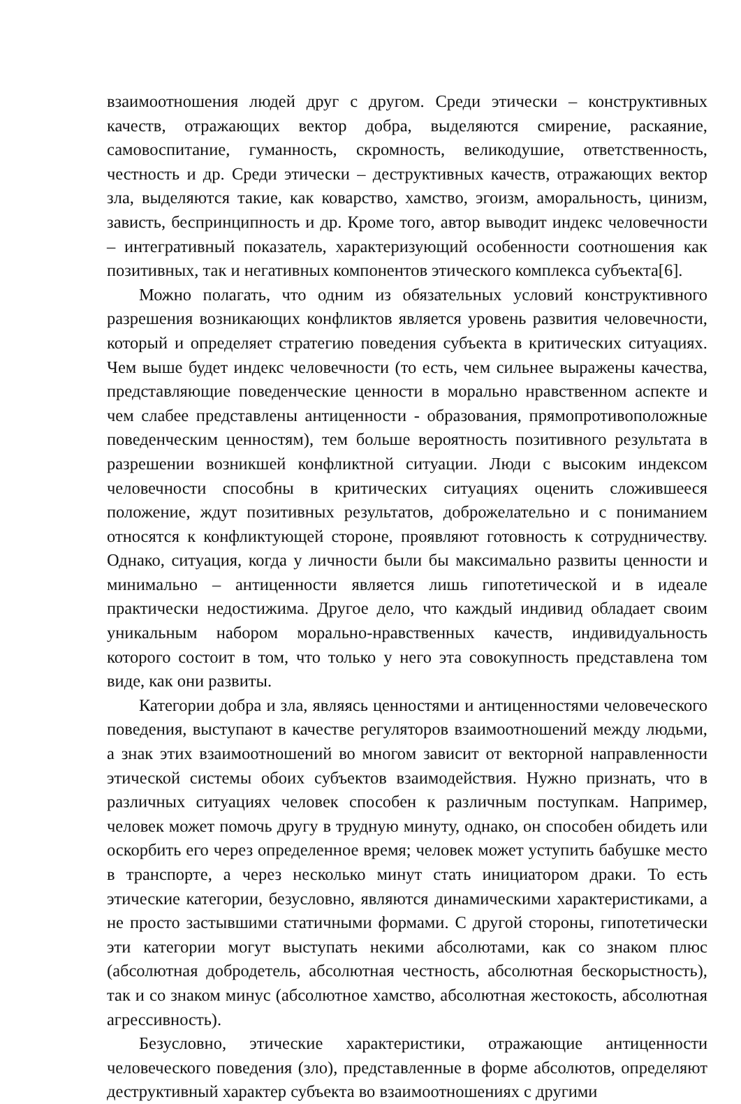взаимоотношения людей друг с другом. Среди этически – конструктивных качеств, отражающих вектор добра, выделяются смирение, раскаяние, самовоспитание, гуманность, скромность, великодушие, ответственность, честность и др. Среди этически – деструктивных качеств, отражающих вектор зла, выделяются такие, как коварство, хамство, эгоизм, аморальность, цинизм, зависть, беспринципность и др. Кроме того, автор выводит индекс человечности – интегративный показатель, характеризующий особенности соотношения как позитивных, так и негативных компонентов этического комплекса субъекта[6].
Можно полагать, что одним из обязательных условий конструктивного разрешения возникающих конфликтов является уровень развития человечности, который и определяет стратегию поведения субъекта в критических ситуациях. Чем выше будет индекс человечности (то есть, чем сильнее выражены качества, представляющие поведенческие ценности в морально нравственном аспекте и чем слабее представлены антиценности - образования, прямопротивоположные поведенческим ценностям), тем больше вероятность позитивного результата в разрешении возникшей конфликтной ситуации. Люди с высоким индексом человечности способны в критических ситуациях оценить сложившееся положение, ждут позитивных результатов, доброжелательно и с пониманием относятся к конфликтующей стороне, проявляют готовность к сотрудничеству. Однако, ситуация, когда у личности были бы максимально развиты ценности и минимально – антиценности является лишь гипотетической и в идеале практически недостижима. Другое дело, что каждый индивид обладает своим уникальным набором морально-нравственных качеств, индивидуальность которого состоит в том, что только у него эта совокупность представлена том виде, как они развиты.
Категории добра и зла, являясь ценностями и антиценностями человеческого поведения, выступают в качестве регуляторов взаимоотношений между людьми, а знак этих взаимоотношений во многом зависит от векторной направленности этической системы обоих субъектов взаимодействия. Нужно признать, что в различных ситуациях человек способен к различным поступкам. Например, человек может помочь другу в трудную минуту, однако, он способен обидеть или оскорбить его через определенное время; человек может уступить бабушке место в транспорте, а через несколько минут стать инициатором драки. То есть этические категории, безусловно, являются динамическими характеристиками, а не просто застывшими статичными формами. С другой стороны, гипотетически эти категории могут выступать некими абсолютами, как со знаком плюс (абсолютная добродетель, абсолютная честность, абсолютная бескорыстность), так и со знаком минус (абсолютное хамство, абсолютная жестокость, абсолютная агрессивность).
Безусловно, этические характеристики, отражающие антиценности человеческого поведения (зло), представленные в форме абсолютов, определяют деструктивный характер субъекта во взаимоотношениях с другими